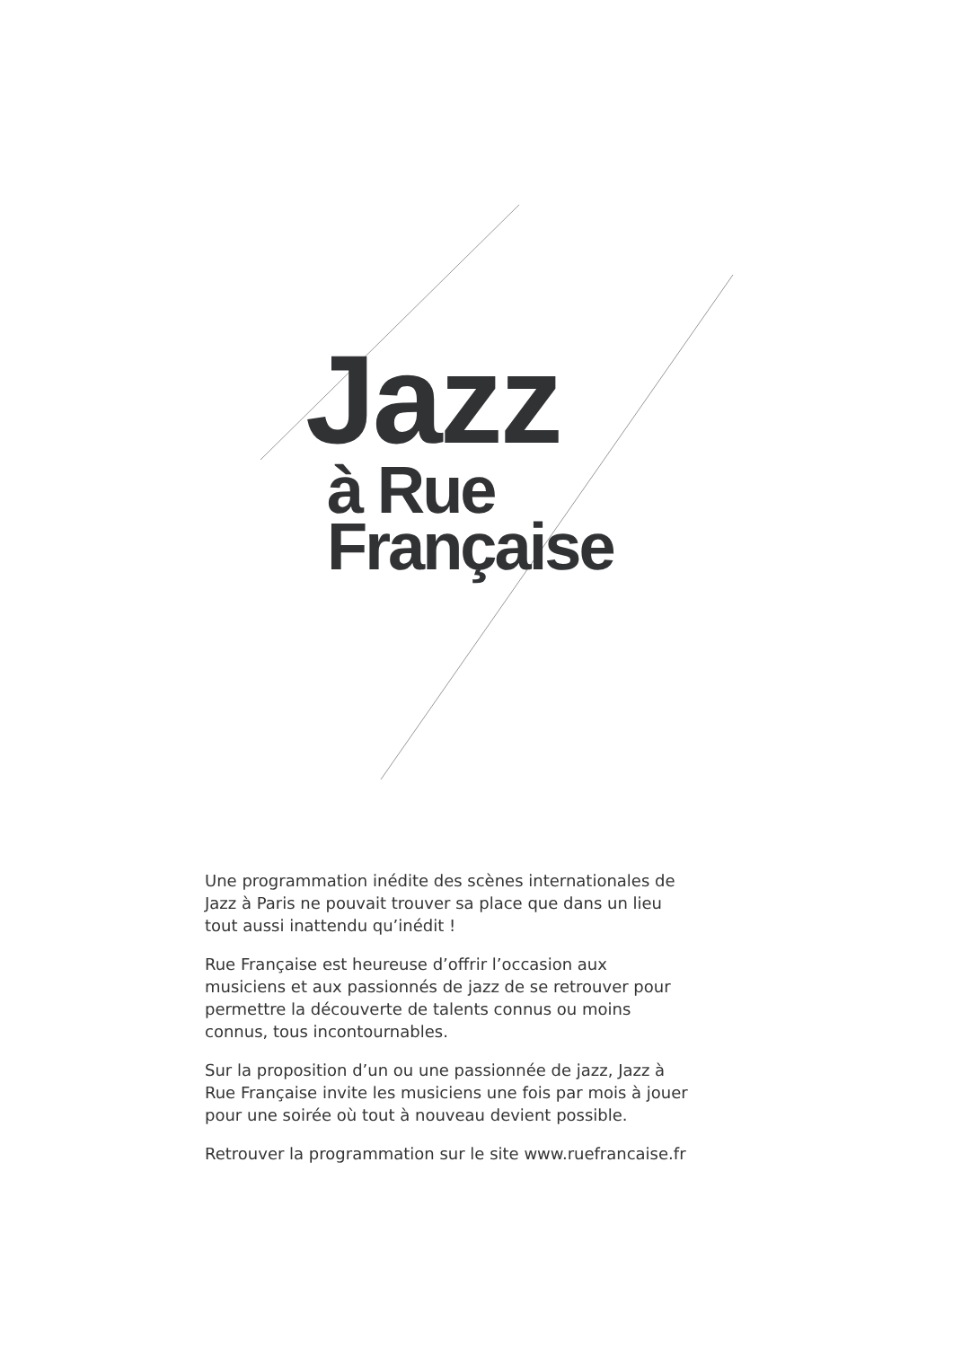Jazz
à Rue
Française
Une programmation inédite des scènes internationales de Jazz à Paris ne pouvait trouver sa place que dans un lieu tout aussi inattendu qu’inédit !
Rue Française est heureuse d’offrir l’occasion aux musiciens et aux passionnés de jazz de se retrouver pour permettre la découverte de talents connus ou moins connus, tous incontournables.
Sur la proposition d’un ou une passionnée de jazz, Jazz à Rue Française invite les musiciens une fois par mois à jouer pour une soirée où tout à nouveau devient possible.
Retrouver la programmation sur le site www.ruefrancaise.fr